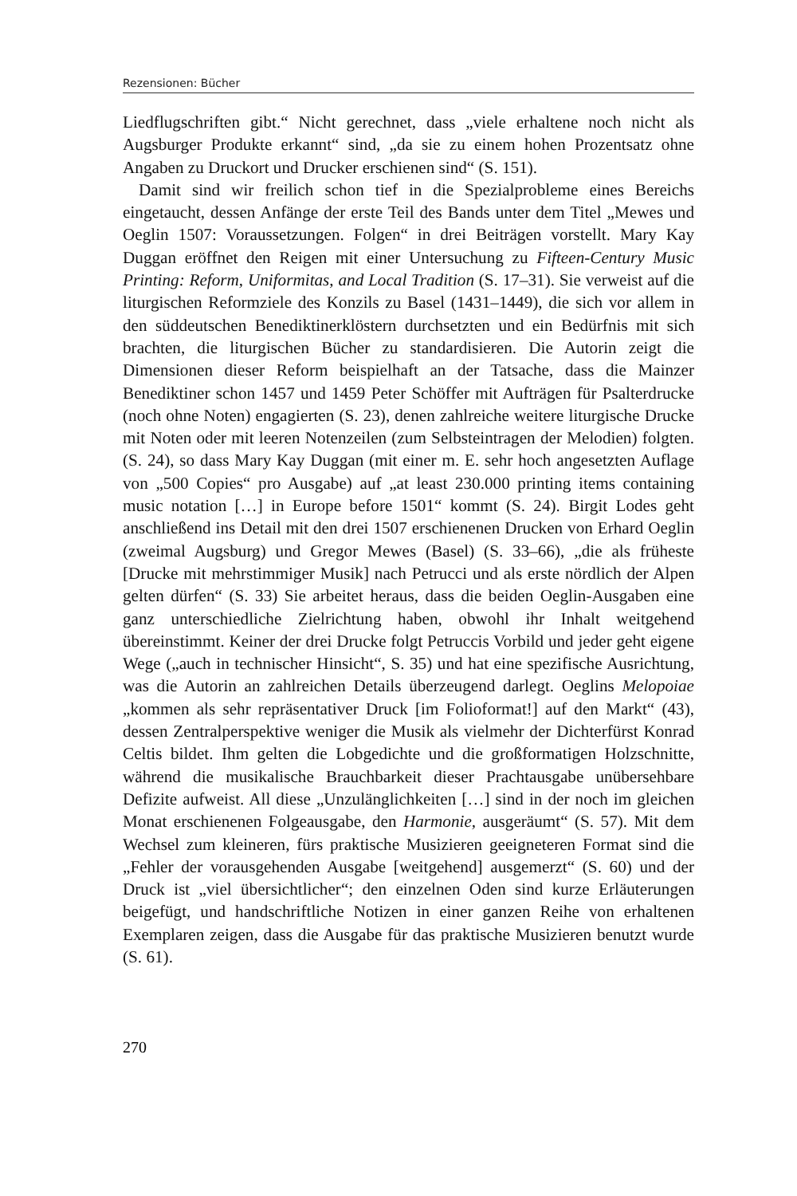Rezensionen: Bücher
Liedflugschriften gibt.“ Nicht gerechnet, dass „viele erhaltene noch nicht als Augsburger Produkte erkannt“ sind, „da sie zu einem hohen Prozentsatz ohne Angaben zu Druckort und Drucker erschienen sind“ (S. 151).
Damit sind wir freilich schon tief in die Spezialprobleme eines Bereichs eingetaucht, dessen Anfänge der erste Teil des Bands unter dem Titel „Mewes und Oeglin 1507: Voraussetzungen. Folgen“ in drei Beiträgen vorstellt. Mary Kay Duggan eröffnet den Reigen mit einer Untersuchung zu Fifteen-Century Music Printing: Reform, Uniformitas, and Local Tradition (S. 17–31). Sie verweist auf die liturgischen Reformziele des Konzils zu Basel (1431–1449), die sich vor allem in den süddeutschen Benediktinerklöstern durchsetzten und ein Bedürfnis mit sich brachten, die liturgischen Bücher zu standardisieren. Die Autorin zeigt die Dimensionen dieser Reform beispielhaft an der Tatsache, dass die Mainzer Benediktiner schon 1457 und 1459 Peter Schöffer mit Aufträgen für Psalterdrucke (noch ohne Noten) engagierten (S. 23), denen zahlreiche weitere liturgische Drucke mit Noten oder mit leeren Notenzeilen (zum Selbsteintragen der Melodien) folgten. (S. 24), so dass Mary Kay Duggan (mit einer m. E. sehr hoch angesetzten Auflage von „500 Copies“ pro Ausgabe) auf „at least 230.000 printing items containing music notation […] in Europe before 1501“ kommt (S. 24). Birgit Lodes geht anschließend ins Detail mit den drei 1507 erschienenen Drucken von Erhard Oeglin (zweimal Augsburg) und Gregor Mewes (Basel) (S. 33–66), „die als früheste [Drucke mit mehrstimmiger Musik] nach Petrucci und als erste nördlich der Alpen gelten dürfen“ (S. 33) Sie arbeitet heraus, dass die beiden Oeglin-Ausgaben eine ganz unterschiedliche Zielrichtung haben, obwohl ihr Inhalt weitgehend übereinstimmt. Keiner der drei Drucke folgt Petruccis Vorbild und jeder geht eigene Wege („auch in technischer Hinsicht“, S. 35) und hat eine spezifische Ausrichtung, was die Autorin an zahlreichen Details überzeugend darlegt. Oeglins Melopoiae „kommen als sehr repräsentativer Druck [im Folioformat!] auf den Markt“ (43), dessen Zentralperspektive weniger die Musik als vielmehr der Dichterfürst Konrad Celtis bildet. Ihm gelten die Lobgedichte und die großformatigen Holzschnitte, während die musikalische Brauchbarkeit dieser Prachtausgabe unübersehbare Defizite aufweist. All diese „Unzulänglichkeiten […] sind in der noch im gleichen Monat erschienenen Folgeausgabe, den Harmonie, ausgeräumt“ (S. 57). Mit dem Wechsel zum kleineren, fürs praktische Musizieren geeigneteren Format sind die „Fehler der vorausgehenden Ausgabe [weitgehend] ausgemerzt“ (S. 60) und der Druck ist „viel übersichtlicher“; den einzelnen Oden sind kurze Erläuterungen beigefügt, und handschriftliche Notizen in einer ganzen Reihe von erhaltenen Exemplaren zeigen, dass die Ausgabe für das praktische Musizieren benutzt wurde (S. 61).
270